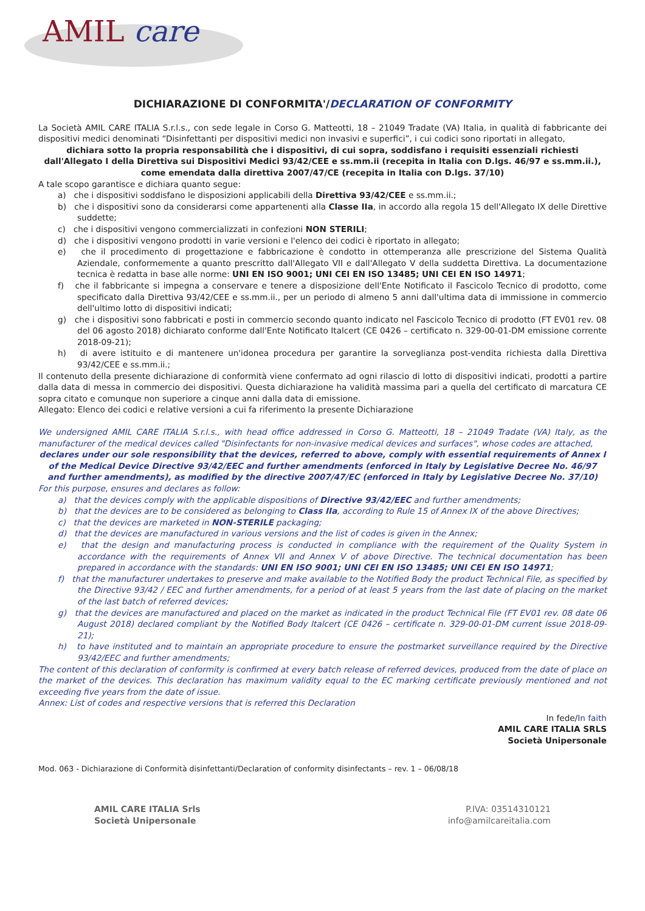AMIL care
DICHIARAZIONE DI CONFORMITA'/DECLARATION OF CONFORMITY
La Società AMIL CARE ITALIA S.r.l.s., con sede legale in Corso G. Matteotti, 18 – 21049 Tradate (VA) Italia, in qualità di fabbricante dei dispositivi medici denominati “Disinfettanti per dispositivi medici non invasivi e superfici”, i cui codici sono riportati in allegato,
dichiara sotto la propria responsabilità che i dispositivi, di cui sopra, soddisfano i requisiti essenziali richiesti dall'Allegato I della Direttiva sui Dispositivi Medici 93/42/CEE e ss.mm.ii (recepita in Italia con D.lgs. 46/97 e ss.mm.ii.), come emendata dalla direttiva 2007/47/CE (recepita in Italia con D.lgs. 37/10)
A tale scopo garantisce e dichiara quanto segue:
a) che i dispositivi soddisfano le disposizioni applicabili della Direttiva 93/42/CEE e ss.mm.ii.;
b) che i dispositivi sono da considerarsi come appartenenti alla Classe IIa, in accordo alla regola 15 dell'Allegato IX delle Direttive suddette;
c) che i dispositivi vengono commercializzati in confezioni NON STERILI;
d) che i dispositivi vengono prodotti in varie versioni e l'elenco dei codici è riportato in allegato;
e) che il procedimento di progettazione e fabbricazione è condotto in ottemperanza alle prescrizione del Sistema Qualità Aziendale, conformemente a quanto prescritto dall'Allegato VII e dall'Allegato V della suddetta Direttiva. La documentazione tecnica è redatta in base alle norme: UNI EN ISO 9001; UNI CEI EN ISO 13485; UNI CEI EN ISO 14971;
f) che il fabbricante si impegna a conservare e tenere a disposizione dell'Ente Notificato il Fascicolo Tecnico di prodotto, come specificato dalla Direttiva 93/42/CEE e ss.mm.ii., per un periodo di almeno 5 anni dall'ultima data di immissione in commercio dell'ultimo lotto di dispositivi indicati;
g) che i dispositivi sono fabbricati e posti in commercio secondo quanto indicato nel Fascicolo Tecnico di prodotto (FT EV01 rev. 08 del 06 agosto 2018) dichiarato conforme dall'Ente Notificato Italcert (CE 0426 – certificato n. 329-00-01-DM emissione corrente 2018-09-21);
h) di avere istituito e di mantenere un'idonea procedura per garantire la sorveglianza post-vendita richiesta dalla Direttiva 93/42/CEE e ss.mm.ii.;
Il contenuto della presente dichiarazione di conformità viene confermato ad ogni rilascio di lotto di dispositivi indicati, prodotti a partire dalla data di messa in commercio dei dispositivi. Questa dichiarazione ha validità massima pari a quella del certificato di marcatura CE sopra citato e comunque non superiore a cinque anni dalla data di emissione.
Allegato: Elenco dei codici e relative versioni a cui fa riferimento la presente Dichiarazione
We undersigned AMIL CARE ITALIA S.r.l.s., with head office addressed in Corso G. Matteotti, 18 – 21049 Tradate (VA) Italy, as the manufacturer of the medical devices called "Disinfectants for non-invasive medical devices and surfaces", whose codes are attached,
declares under our sole responsibility that the devices, referred to above, comply with essential requirements of Annex I of the Medical Device Directive 93/42/EEC and further amendments (enforced in Italy by Legislative Decree No. 46/97 and further amendments), as modified by the directive 2007/47/EC (enforced in Italy by Legislative Decree No. 37/10)
For this purpose, ensures and declares as follow:
a) that the devices comply with the applicable dispositions of Directive 93/42/EEC and further amendments;
b) that the devices are to be considered as belonging to Class IIa, according to Rule 15 of Annex IX of the above Directives;
c) that the devices are marketed in NON-STERILE packaging;
d) that the devices are manufactured in various versions and the list of codes is given in the Annex;
e) that the design and manufacturing process is conducted in compliance with the requirement of the Quality System in accordance with the requirements of Annex VII and Annex V of above Directive. The technical documentation has been prepared in accordance with the standards: UNI EN ISO 9001; UNI CEI EN ISO 13485; UNI CEI EN ISO 14971;
f) that the manufacturer undertakes to preserve and make available to the Notified Body the product Technical File, as specified by the Directive 93/42 / EEC and further amendments, for a period of at least 5 years from the last date of placing on the market of the last batch of referred devices;
g) that the devices are manufactured and placed on the market as indicated in the product Technical File (FT EV01 rev. 08 date 06 August 2018) declared compliant by the Notified Body Italcert (CE 0426 – certificate n. 329-00-01-DM current issue 2018-09-21);
h) to have instituted and to maintain an appropriate procedure to ensure the postmarket surveillance required by the Directive 93/42/EEC and further amendments;
The content of this declaration of conformity is confirmed at every batch release of referred devices, produced from the date of place on the market of the devices. This declaration has maximum validity equal to the EC marking certificate previously mentioned and not exceeding five years from the date of issue.
Annex: List of codes and respective versions that is referred this Declaration
In fede/In faith
AMIL CARE ITALIA SRLS
Società Unipersonale
Mod. 063 - Dichiarazione di Conformità disinfettanti/Declaration of conformity disinfectants – rev. 1 – 06/08/18
AMIL CARE ITALIA Srls
Società Unipersonale
P.IVA: 03514310121
info@amilcareitalia.com